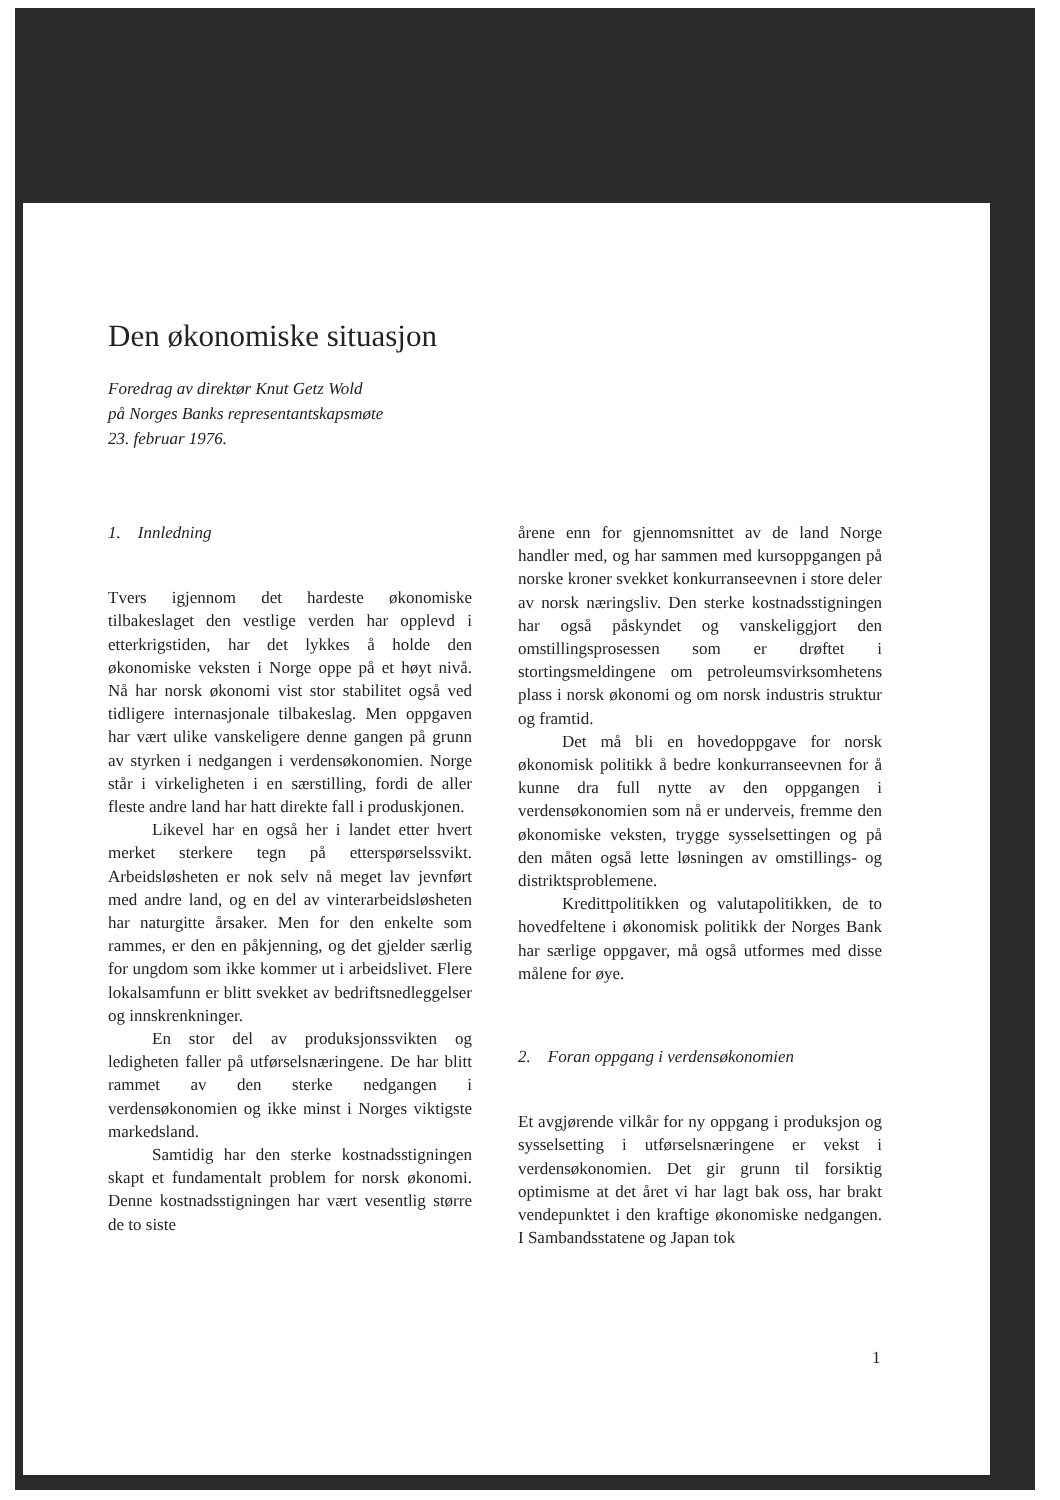Den økonomiske situasjon
Foredrag av direktør Knut Getz Wold
på Norges Banks representantskapsmøte
23. februar 1976.
1. Innledning
Tvers igjennom det hardeste økonomiske tilbakeslaget den vestlige verden har opplevd i etterkrigstiden, har det lykkes å holde den økonomiske veksten i Norge oppe på et høyt nivå. Nå har norsk økonomi vist stor stabilitet også ved tidligere internasjonale tilbakeslag. Men oppgaven har vært ulike vanskeligere denne gangen på grunn av styrken i nedgangen i verdensøkonomien. Norge står i virkeligheten i en særstilling, fordi de aller fleste andre land har hatt direkte fall i produskjonen.
Likevel har en også her i landet etter hvert merket sterkere tegn på etterspørselssvikt. Arbeidsløsheten er nok selv nå meget lav jevnført med andre land, og en del av vinterarbeidsløsheten har naturgitte årsaker. Men for den enkelte som rammes, er den en påkjenning, og det gjelder særlig for ungdom som ikke kommer ut i arbeidslivet. Flere lokalsamfunn er blitt svekket av bedriftsnedleggelser og innskrenkninger.
En stor del av produksjonssvikten og ledigheten faller på utførselsnæringene. De har blitt rammet av den sterke nedgangen i verdensøkonomien og ikke minst i Norges viktigste markedsland.
Samtidig har den sterke kostnadsstigningen skapt et fundamentalt problem for norsk økonomi. Denne kostnadsstigningen har vært vesentlig større de to siste
årene enn for gjennomsnittet av de land Norge handler med, og har sammen med kursoppgangen på norske kroner svekket konkurranseevnen i store deler av norsk næringsliv. Den sterke kostnadsstigningen har også påskyndet og vanskeliggjort den omstillingsprosessen som er drøftet i stortingsmeldingene om petroleumsvirksomhetens plass i norsk økonomi og om norsk industris struktur og framtid.
Det må bli en hovedoppgave for norsk økonomisk politikk å bedre konkurranseevnen for å kunne dra full nytte av den oppgangen i verdensøkonomien som nå er underveis, fremme den økonomiske veksten, trygge sysselsettingen og på den måten også lette løsningen av omstillings- og distriktsproblemene.
Kredittpolitikken og valutapolitikken, de to hovedfeltene i økonomisk politikk der Norges Bank har særlige oppgaver, må også utformes med disse målene for øye.
2. Foran oppgang i verdensøkonomien
Et avgjørende vilkår for ny oppgang i produksjon og sysselsetting i utførselsnæringene er vekst i verdensøkonomien. Det gir grunn til forsiktig optimisme at det året vi har lagt bak oss, har brakt vendepunktet i den kraftige økonomiske nedgangen. I Sambandsstatene og Japan tok
1